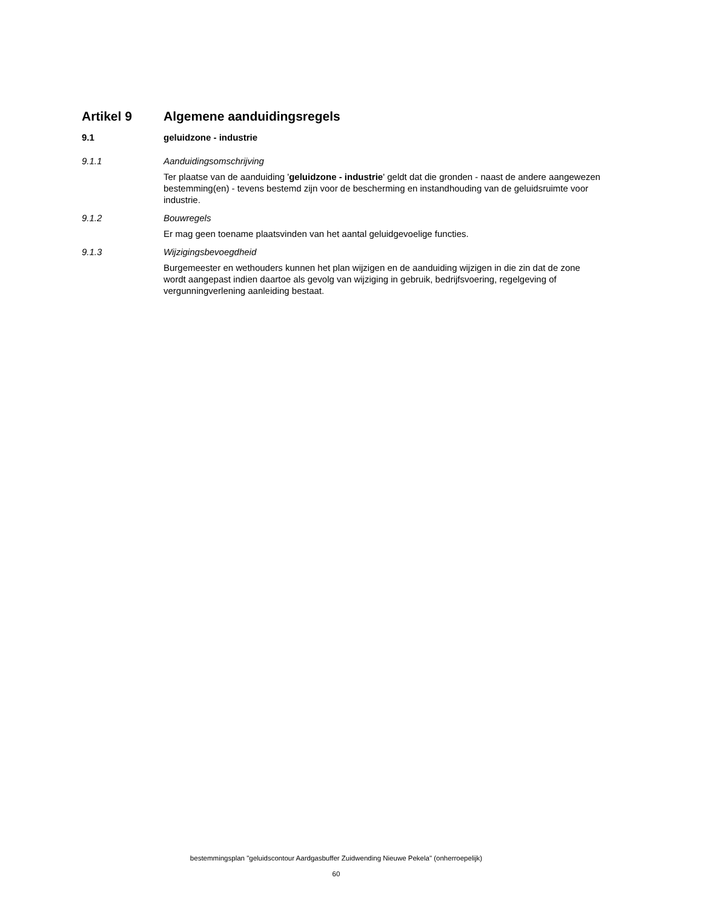Artikel 9 Algemene aanduidingsregels
9.1 geluidzone - industrie
9.1.1 Aanduidingsomschrijving
Ter plaatse van de aanduiding 'geluidzone - industrie' geldt dat die gronden - naast de andere aangewezen bestemming(en) - tevens bestemd zijn voor de bescherming en instandhouding van de geluidsruimte voor industrie.
9.1.2 Bouwregels
Er mag geen toename plaatsvinden van het aantal geluidgevoelige functies.
9.1.3 Wijzigingsbevoegdheid
Burgemeester en wethouders kunnen het plan wijzigen en de aanduiding wijzigen in die zin dat de zone wordt aangepast indien daartoe als gevolg van wijziging in gebruik, bedrijfsvoering, regelgeving of vergunningverlening aanleiding bestaat.
bestemmingsplan "geluidscontour Aardgasbuffer Zuidwending Nieuwe Pekela" (onherroepelijk)
60